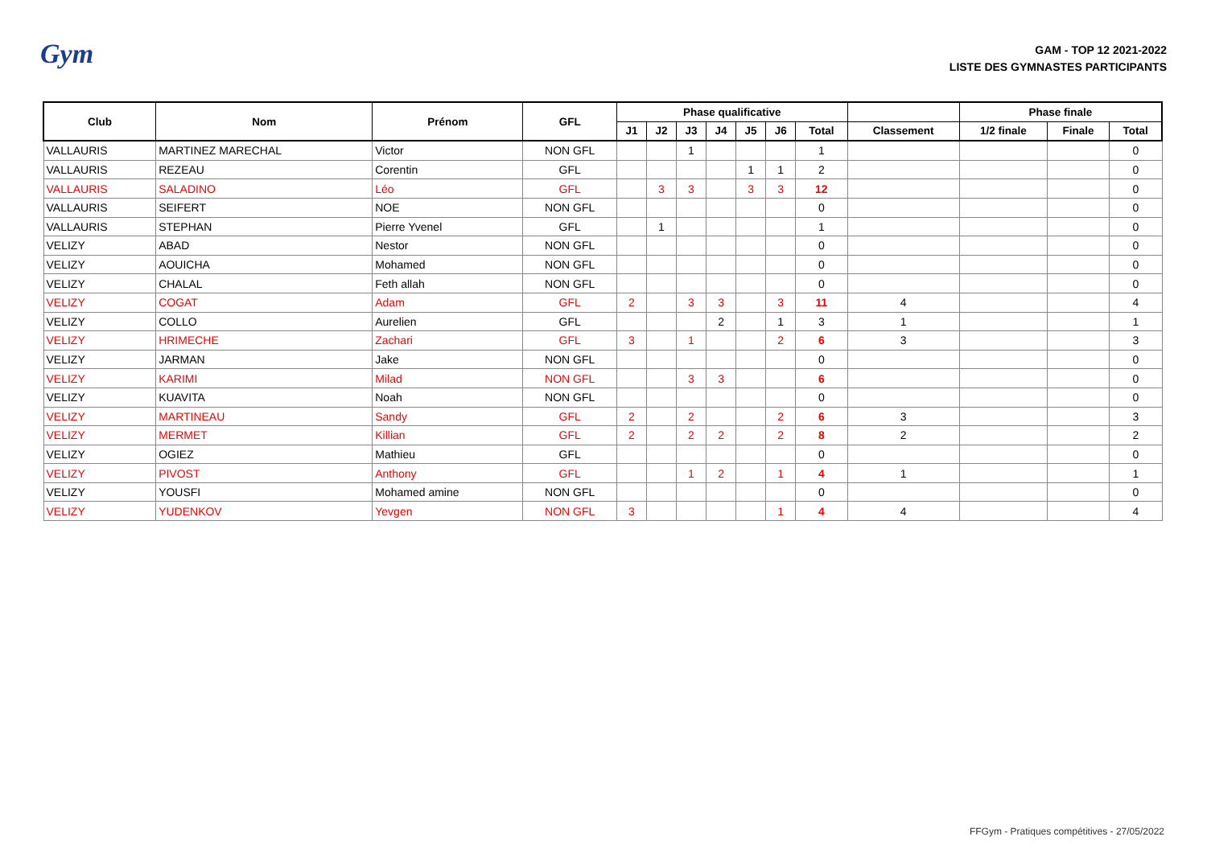Gym
GAM - TOP 12 2021-2022
LISTE DES GYMNASTES PARTICIPANTS
| Club | Nom | Prénom | GFL | Phase qualificative | | | | | | | | Phase finale | | |
| --- | --- | --- | --- | --- | --- | --- | --- | --- | --- | --- | --- | --- | --- | --- |
| | | | | J1 | J2 | J3 | J4 | J5 | J6 | Total | Classement | 1/2 finale | Finale | Total |
| VALLAURIS | MARTINEZ MARECHAL | Victor | NON GFL | | | 1 | | | | 1 | | | | 0 |
| VALLAURIS | REZEAU | Corentin | GFL | | | | | 1 | 1 | 2 | | | | 0 |
| VALLAURIS | SALADINO | Léo | GFL | | 3 | 3 | | 3 | 3 | 12 | | | | 0 |
| VALLAURIS | SEIFERT | NOE | NON GFL | | | | | | | 0 | | | | 0 |
| VALLAURIS | STEPHAN | Pierre Yvenel | GFL | | 1 | | | | | 1 | | | | 0 |
| VELIZY | ABAD | Nestor | NON GFL | | | | | | | 0 | | | | 0 |
| VELIZY | AOUICHA | Mohamed | NON GFL | | | | | | | 0 | | | | 0 |
| VELIZY | CHALAL | Feth allah | NON GFL | | | | | | | 0 | | | | 0 |
| VELIZY | COGAT | Adam | GFL | 2 | | 3 | 3 | | 3 | 11 | 4 | | | 4 |
| VELIZY | COLLO | Aurelien | GFL | | | | 2 | | 1 | 3 | 1 | | | 1 |
| VELIZY | HRIMECHE | Zachari | GFL | 3 | | 1 | | | 2 | 6 | 3 | | | 3 |
| VELIZY | JARMAN | Jake | NON GFL | | | | | | | 0 | | | | 0 |
| VELIZY | KARIMI | Milad | NON GFL | | | 3 | 3 | | | 6 | | | | 0 |
| VELIZY | KUAVITA | Noah | NON GFL | | | | | | | 0 | | | | 0 |
| VELIZY | MARTINEAU | Sandy | GFL | 2 | | 2 | | | 2 | 6 | 3 | | | 3 |
| VELIZY | MERMET | Killian | GFL | 2 | | 2 | 2 | | 2 | 8 | 2 | | | 2 |
| VELIZY | OGIEZ | Mathieu | GFL | | | | | | | 0 | | | | 0 |
| VELIZY | PIVOST | Anthony | GFL | | | 1 | 2 | | 1 | 4 | 1 | | | 1 |
| VELIZY | YOUSFI | Mohamed amine | NON GFL | | | | | | | 0 | | | | 0 |
| VELIZY | YUDENKOV | Yevgen | NON GFL | 3 | | | | | 1 | 4 | 4 | | | 4 |
FFGym - Pratiques compétitives - 27/05/2022